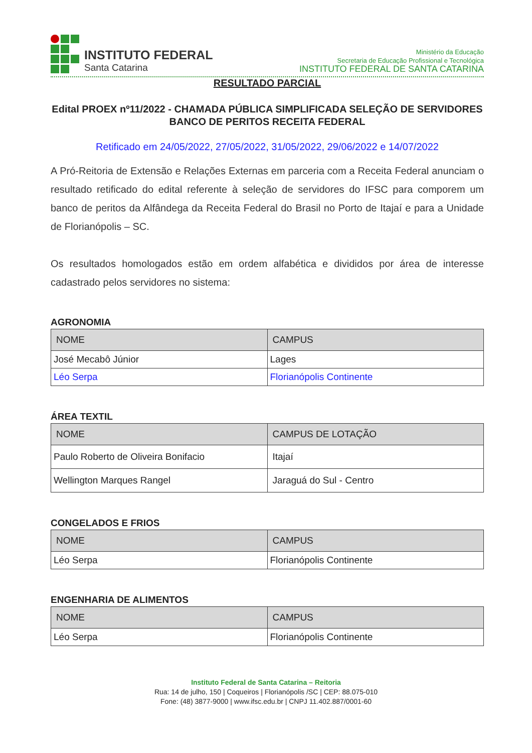INSTITUTO FEDERAL
Santa Catarina
Ministério da Educação
Secretaria de Educação Profissional e Tecnológica
INSTITUTO FEDERAL DE SANTA CATARINA
RESULTADO PARCIAL
Edital PROEX nº11/2022 - CHAMADA PÚBLICA SIMPLIFICADA SELEÇÃO DE SERVIDORES BANCO DE PERITOS RECEITA FEDERAL
Retificado em 24/05/2022, 27/05/2022, 31/05/2022, 29/06/2022 e 14/07/2022
A Pró-Reitoria de Extensão e Relações Externas em parceria com a Receita Federal anunciam o resultado retificado do edital referente à seleção de servidores do IFSC para comporem um banco de peritos da Alfândega da Receita Federal do Brasil no Porto de Itajaí e para a Unidade de Florianópolis – SC.
Os resultados homologados estão em ordem alfabética e divididos por área de interesse cadastrado pelos servidores no sistema:
AGRONOMIA
| NOME | CAMPUS |
| --- | --- |
| José Mecabô Júnior | Lages |
| Léo Serpa | Florianópolis Continente |
ÁREA TEXTIL
| NOME | CAMPUS DE LOTAÇÃO |
| --- | --- |
| Paulo Roberto de Oliveira Bonifacio | Itajaí |
| Wellington Marques Rangel | Jaraguá do Sul - Centro |
CONGELADOS E FRIOS
| NOME | CAMPUS |
| --- | --- |
| Léo Serpa | Florianópolis Continente |
ENGENHARIA DE ALIMENTOS
| NOME | CAMPUS |
| --- | --- |
| Léo Serpa | Florianópolis Continente |
Instituto Federal de Santa Catarina – Reitoria
Rua: 14 de julho, 150 | Coqueiros | Florianópolis /SC | CEP: 88.075-010
Fone: (48) 3877-9000 | www.ifsc.edu.br | CNPJ 11.402.887/0001-60